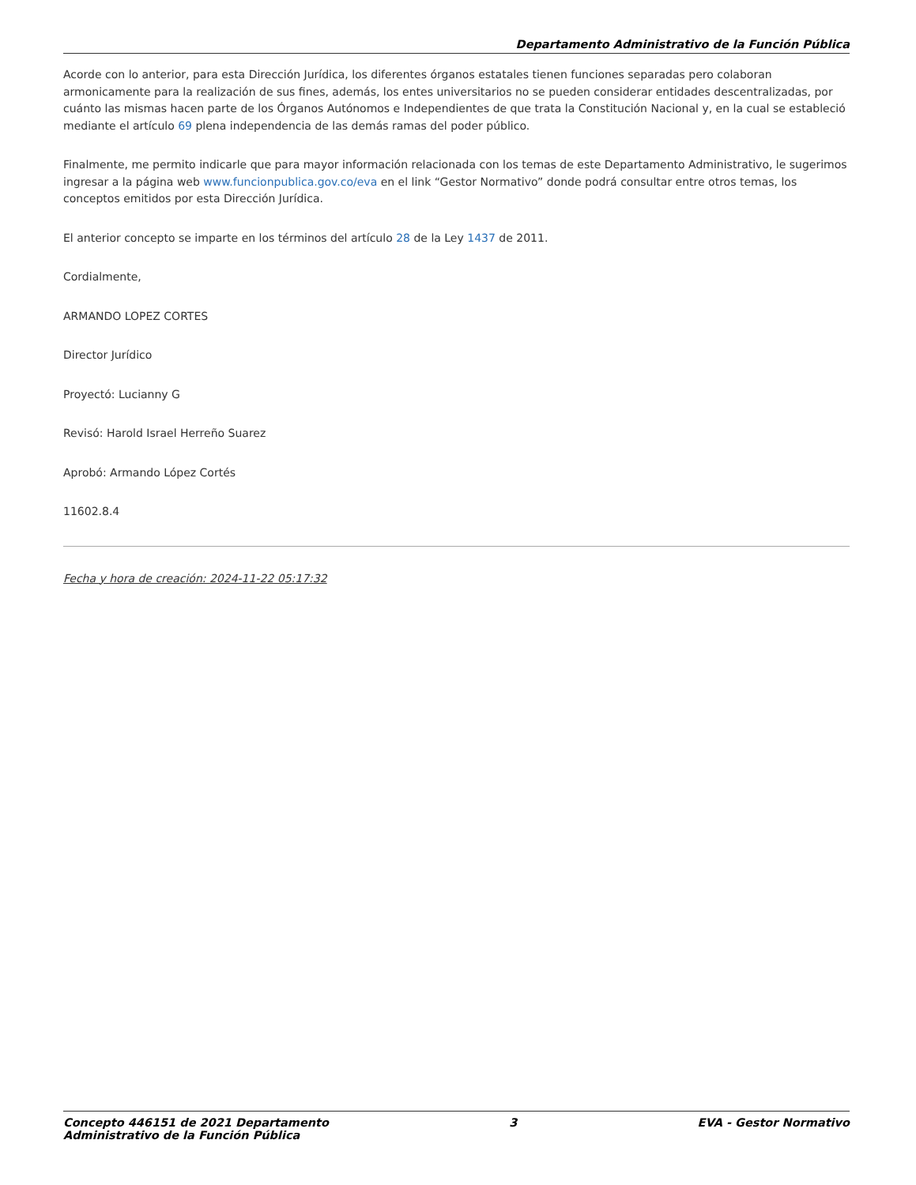Departamento Administrativo de la Función Pública
Acorde con lo anterior, para esta Dirección Jurídica, los diferentes órganos estatales tienen funciones separadas pero colaboran armonicamente para la realización de sus fines, además, los entes universitarios no se pueden considerar entidades descentralizadas, por cuánto las mismas hacen parte de los Órganos Autónomos e Independientes de que trata la Constitución Nacional y, en la cual se estableció mediante el artículo 69 plena independencia de las demás ramas del poder público.
Finalmente, me permito indicarle que para mayor información relacionada con los temas de este Departamento Administrativo, le sugerimos ingresar a la página web www.funcionpublica.gov.co/eva en el link “Gestor Normativo” donde podrá consultar entre otros temas, los conceptos emitidos por esta Dirección Jurídica.
El anterior concepto se imparte en los términos del artículo 28 de la Ley 1437 de 2011.
Cordialmente,
ARMANDO LOPEZ CORTES
Director Jurídico
Proyectó: Lucianny G
Revisó: Harold Israel Herreño Suarez
Aprobó: Armando López Cortés
11602.8.4
Fecha y hora de creación: 2024-11-22 05:17:32
Concepto 446151 de 2021 Departamento
Administrativo de la Función Pública
3 EVA - Gestor Normativo